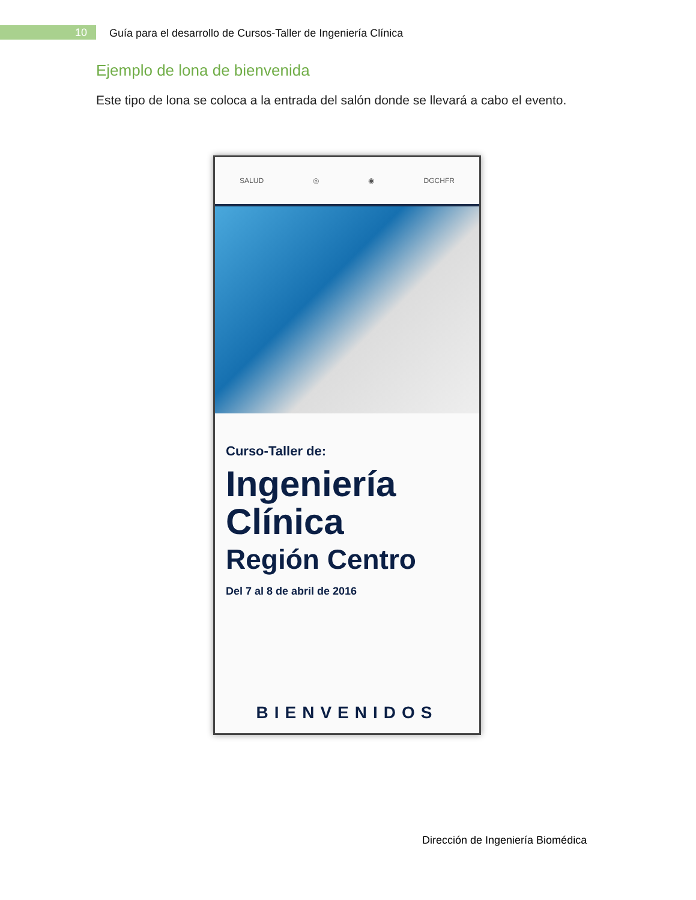10
Guía para el desarrollo de Cursos-Taller de Ingeniería Clínica
Ejemplo de lona de bienvenida
Este tipo de lona se coloca a la entrada del salón donde se llevará a cabo el evento.
SALUD ◎ ◉ DGCHFR
Curso-Taller de:
Ingeniería
Clínica
Región Centro
Del 7 al 8 de abril de 2016
BIENVENIDOS
Dirección de Ingeniería Biomédica